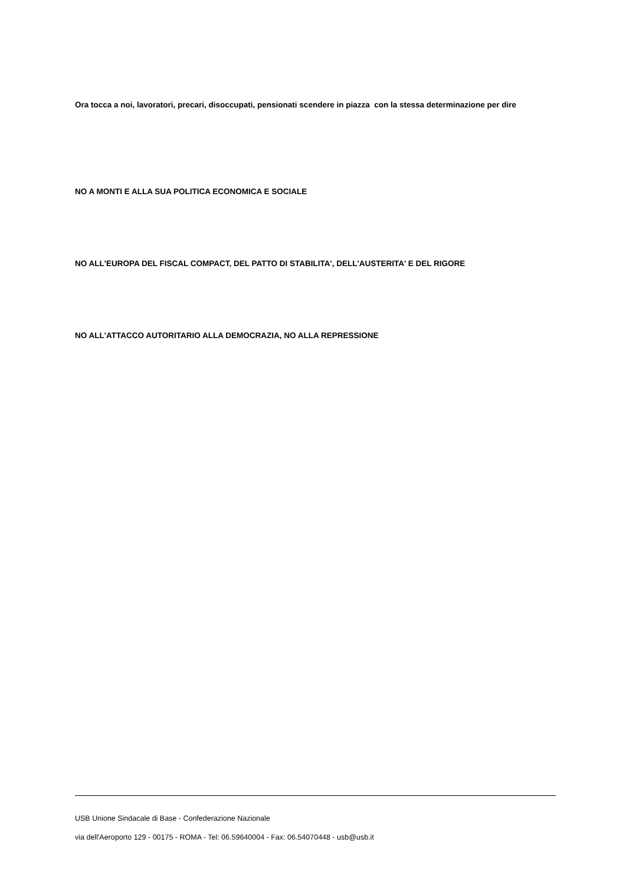Ora tocca a noi, lavoratori, precari, disoccupati, pensionati scendere in piazza con la stessa determinazione per dire
NO A MONTI E ALLA SUA POLITICA ECONOMICA E SOCIALE
NO ALL'EUROPA DEL FISCAL COMPACT, DEL PATTO DI STABILITA', DELL'AUSTERITA' E DEL RIGORE
NO ALL'ATTACCO AUTORITARIO ALLA DEMOCRAZIA, NO ALLA REPRESSIONE
USB Unione Sindacale di Base - Confederazione Nazionale
via dell'Aeroporto 129 - 00175 - ROMA - Tel: 06.59640004 - Fax: 06.54070448 - usb@usb.it